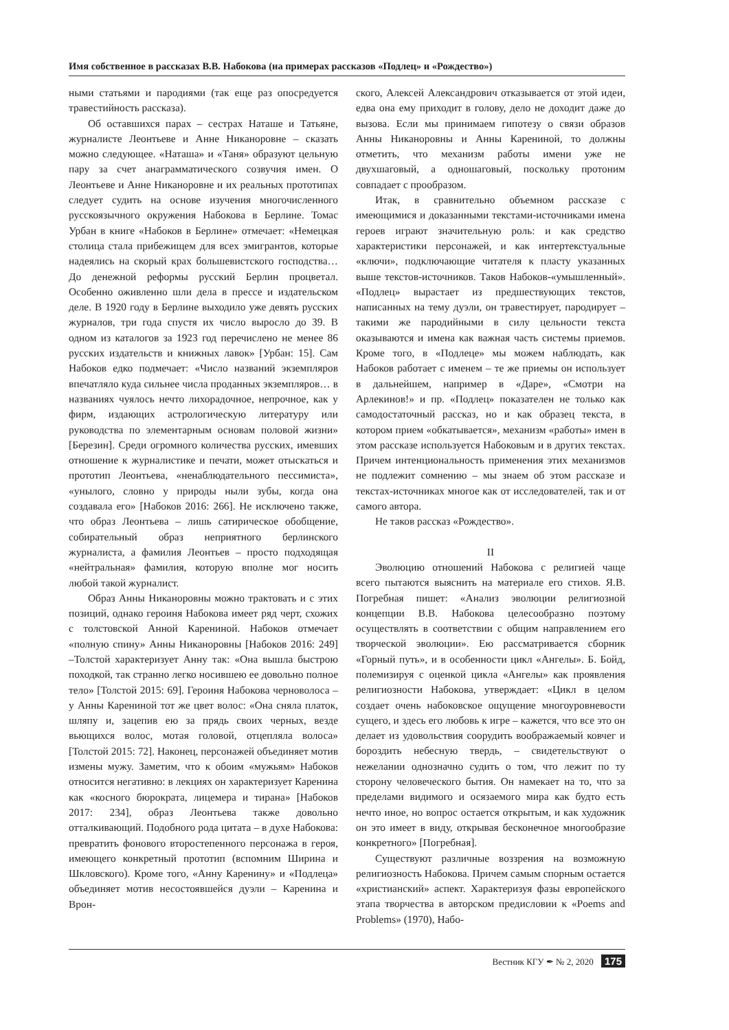Имя собственное в рассказах В.В. Набокова (на примерах рассказов «Подлец» и «Рождество»)
ными статьями и пародиями (так еще раз опосредуется травестийность рассказа).
Об оставшихся парах – сестрах Наташе и Татьяне, журналисте Леонтьеве и Анне Никаноровне – сказать можно следующее. «Наташа» и «Таня» образуют цельную пару за счет анаграмматического созвучия имен. О Леонтьеве и Анне Никаноровне и их реальных прототипах следует судить на основе изучения многочисленного русскоязычного окружения Набокова в Берлине. Томас Урбан в книге «Набоков в Берлине» отмечает: «Немецкая столица стала прибежищем для всех эмигрантов, которые надеялись на скорый крах большевистского господства… До денежной реформы русский Берлин процветал. Особенно оживленно шли дела в прессе и издательском деле. В 1920 году в Берлине выходило уже девять русских журналов, три года спустя их число выросло до 39. В одном из каталогов за 1923 год перечислено не менее 86 русских издательств и книжных лавок» [Урбан: 15]. Сам Набоков едко подмечает: «Число названий экземпляров впечатляло куда сильнее числа проданных экземпляров… в названиях чуялось нечто лихорадочное, непрочное, как у фирм, издающих астрологическую литературу или руководства по элементарным основам половой жизни» [Березин]. Среди огромного количества русских, имевших отношение к журналистике и печати, может отыскаться и прототип Леонтьева, «ненаблюдательного пессимиста», «унылого, словно у природы ныли зубы, когда она создавала его» [Набоков 2016: 266]. Не исключено также, что образ Леонтьева – лишь сатирическое обобщение, собирательный образ неприятного берлинского журналиста, а фамилия Леонтьев – просто подходящая «нейтральная» фамилия, которую вполне мог носить любой такой журналист.
Образ Анны Никаноровны можно трактовать и с этих позиций, однако героиня Набокова имеет ряд черт, схожих с толстовской Анной Карениной. Набоков отмечает «полную спину» Анны Никаноровны [Набоков 2016: 249] –Толстой характеризует Анну так: «Она вышла быстрою походкой, так странно легко носившею ее довольно полное тело» [Толстой 2015: 69]. Героиня Набокова черноволоса – у Анны Карениной тот же цвет волос: «Она сняла платок, шляпу и, зацепив ею за прядь своих черных, везде вьющихся волос, мотая головой, отцепляла волоса» [Толстой 2015: 72]. Наконец, персонажей объединяет мотив измены мужу. Заметим, что к обоим «мужьям» Набоков относится негативно: в лекциях он характеризует Каренина как «косного бюрократа, лицемера и тирана» [Набоков 2017: 234], образ Леонтьева также довольно отталкивающий. Подобного рода цитата – в духе Набокова: превратить фонового второстепенного персонажа в героя, имеющего конкретный прототип (вспомним Ширина и Шкловского). Кроме того, «Анну Каренину» и «Подлеца» объединяет мотив несостоявшейся дуэли – Каренина и Врон-
ского, Алексей Александрович отказывается от этой идеи, едва она ему приходит в голову, дело не доходит даже до вызова. Если мы принимаем гипотезу о связи образов Анны Никаноровны и Анны Карениной, то должны отметить, что механизм работы имени уже не двухшаговый, а одношаговый, поскольку протоним совпадает с прообразом.
Итак, в сравнительно объемном рассказе с имеющимися и доказанными текстами-источниками имена героев играют значительную роль: и как средство характеристики персонажей, и как интертекстуальные «ключи», подключающие читателя к пласту указанных выше текстов-источников. Таков Набоков-«умышленный». «Подлец» вырастает из предшествующих текстов, написанных на тему дуэли, он травестирует, пародирует – такими же пародийными в силу цельности текста оказываются и имена как важная часть системы приемов. Кроме того, в «Подлеце» мы можем наблюдать, как Набоков работает с именем – те же приемы он использует в дальнейшем, например в «Даре», «Смотри на Арлекинов!» и пр. «Подлец» показателен не только как самодостаточный рассказ, но и как образец текста, в котором прием «обкатывается», механизм «работы» имен в этом рассказе используется Набоковым и в других текстах. Причем интенциональность применения этих механизмов не подлежит сомнению – мы знаем об этом рассказе и текстах-источниках многое как от исследователей, так и от самого автора.
Не таков рассказ «Рождество».
II
Эволюцию отношений Набокова с религией чаще всего пытаются выяснить на материале его стихов. Я.В. Погребная пишет: «Анализ эволюции религиозной концепции В.В. Набокова целесообразно поэтому осуществлять в соответствии с общим направлением его творческой эволюции». Ею рассматривается сборник «Горный путь», и в особенности цикл «Ангелы». Б. Бойд, полемизируя с оценкой цикла «Ангелы» как проявления религиозности Набокова, утверждает: «Цикл в целом создает очень набоковское ощущение многоуровневости сущего, и здесь его любовь к игре – кажется, что все это он делает из удовольствия соорудить воображаемый ковчег и бороздить небесную твердь, – свидетельствуют о нежелании однозначно судить о том, что лежит по ту сторону человеческого бытия. Он намекает на то, что за пределами видимого и осязаемого мира как будто есть нечто иное, но вопрос остается открытым, и как художник он это имеет в виду, открывая бесконечное многообразие конкретного» [Погребная].
Существуют различные воззрения на возможную религиозность Набокова. Причем самым спорным остается «христианский» аспект. Характеризуя фазы европейского этапа творчества в авторском предисловии к «Poems and Problems» (1970), Набо-
Вестник КГУ ✒ № 2, 2020 175